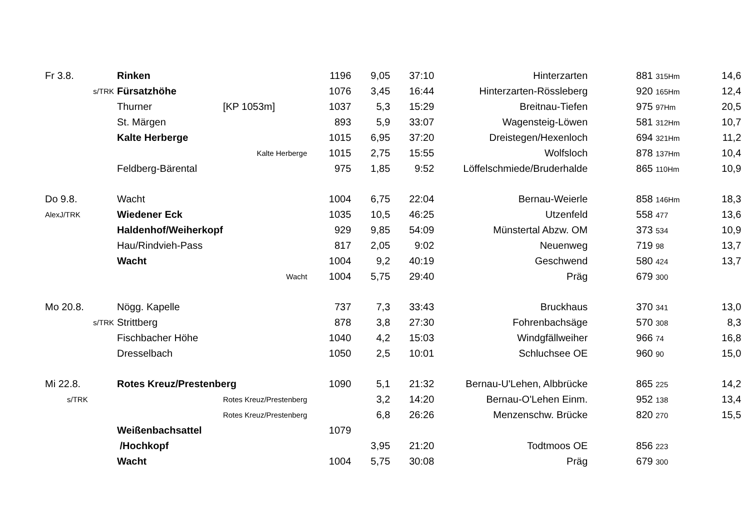| Fr 3.8. | Rinken | | 1196 | 9,05 | 37:10 | Hinterzarten | 881 315Hm | 14,6 |
| s/TRK | Fürsatzhöhe | | 1076 | 3,45 | 16:44 | Hinterzarten-Rössleberg | 920 165Hm | 12,4 |
| | Thurner | [KP 1053m] | 1037 | 5,3 | 15:29 | Breitnau-Tiefen | 975 97Hm | 20,5 |
| | St. Märgen | | 893 | 5,9 | 33:07 | Wagensteig-Löwen | 581 312Hm | 10,7 |
| | Kalte Herberge | | 1015 | 6,95 | 37:20 | Dreistegen/Hexenloch | 694 321Hm | 11,2 |
| | | Kalte Herberge | 1015 | 2,75 | 15:55 | Wolfsloch | 878 137Hm | 10,4 |
| | Feldberg-Bärental | | 975 | 1,85 | 9:52 | Löffelschmiede/Bruderhalde | 865 110Hm | 10,9 |
| Do 9.8. | Wacht | | 1004 | 6,75 | 22:04 | Bernau-Weierle | 858 146Hm | 18,3 |
| AlexJ/TRK | Wiedener Eck | | 1035 | 10,5 | 46:25 | Utzenfeld | 558 477 | 13,6 |
| | Haldenhof/Weiherkopf | | 929 | 9,85 | 54:09 | Münstertal Abzw. OM | 373 534 | 10,9 |
| | Hau/Rindvieh-Pass | | 817 | 2,05 | 9:02 | Neuenweg | 719 98 | 13,7 |
| | Wacht | | 1004 | 9,2 | 40:19 | Geschwend | 580 424 | 13,7 |
| | | Wacht | 1004 | 5,75 | 29:40 | Präg | 679 300 | |
| Mo 20.8. | Nögg. Kapelle | | 737 | 7,3 | 33:43 | Bruckhaus | 370 341 | 13,0 |
| s/TRK | Strittberg | | 878 | 3,8 | 27:30 | Fohrenbachsäge | 570 308 | 8,3 |
| | Fischbacher Höhe | | 1040 | 4,2 | 15:03 | Windgfällweiher | 966 74 | 16,8 |
| | Dresselbach | | 1050 | 2,5 | 10:01 | Schluchsee OE | 960 90 | 15,0 |
| Mi 22.8. | Rotes Kreuz/Prestenberg | | 1090 | 5,1 | 21:32 | Bernau-U'Lehen, Albbrücke | 865 225 | 14,2 |
| s/TRK | | Rotes Kreuz/Prestenberg | | 3,2 | 14:20 | Bernau-O'Lehen Einm. | 952 138 | 13,4 |
| | | Rotes Kreuz/Prestenberg | | 6,8 | 26:26 | Menzenschw. Brücke | 820 270 | 15,5 |
| | Weißenbachsattel | | 1079 | | | | | |
| | /Hochkopf | | | 3,95 | 21:20 | Todtmoos OE | 856 223 | |
| | Wacht | | 1004 | 5,75 | 30:08 | Präg | 679 300 | |